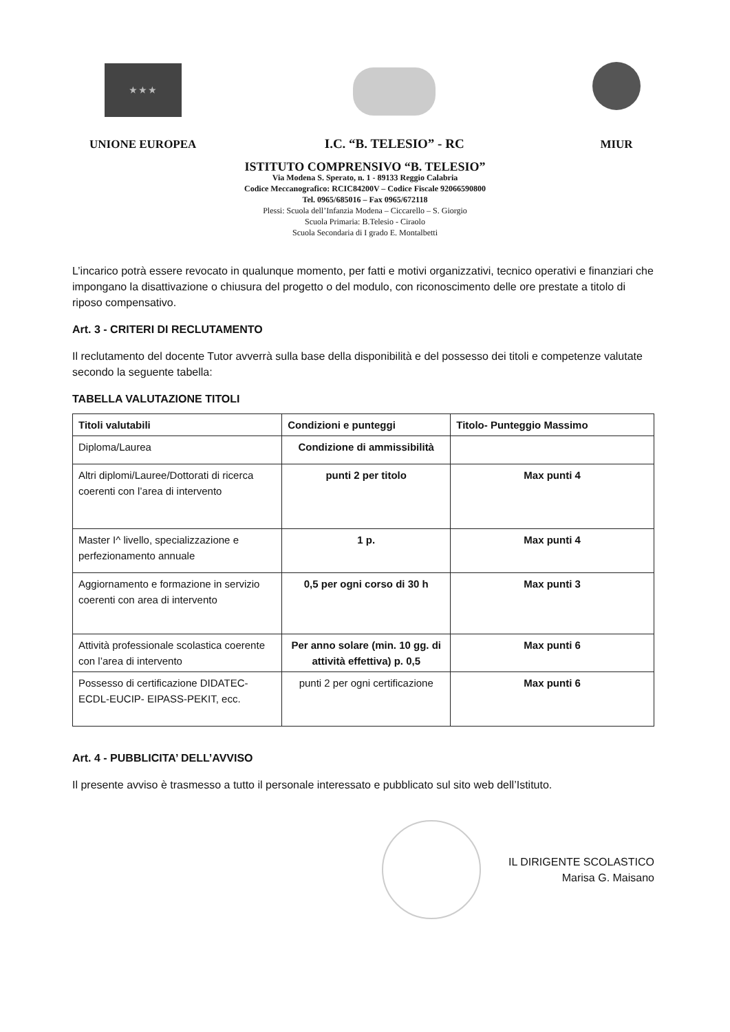★ ★ ★
UNIONE EUROPEA
I.C. “B. TELESIO” - RC
MIUR
ISTITUTO COMPRENSIVO “B. TELESIO”
Via Modena S. Sperato, n. 1 - 89133 Reggio Calabria
Codice Meccanografico: RCIC84200V – Codice Fiscale 92066590800
Tel. 0965/685016 – Fax 0965/672118
Plessi: Scuola dell’Infanzia Modena – Ciccarello – S. Giorgio
Scuola Primaria: B.Telesio - Ciraolo
Scuola Secondaria di I grado E. Montalbetti
L’incarico potrà essere revocato in qualunque momento, per fatti e motivi organizzativi, tecnico operativi e finanziari che impongano la disattivazione o chiusura del progetto o del modulo, con riconoscimento delle ore prestate a titolo di riposo compensativo.
Art. 3 - CRITERI DI RECLUTAMENTO
Il reclutamento del docente Tutor avverrà sulla base della disponibilità e del possesso dei titoli e competenze valutate secondo la seguente tabella:
TABELLA VALUTAZIONE TITOLI
| Titoli valutabili | Condizioni e punteggi | Titolo- Punteggio Massimo |
| --- | --- | --- |
| Diploma/Laurea | Condizione di ammissibilità | |
| Altri diplomi/Lauree/Dottorati di ricerca coerenti con l’area di intervento | punti 2 per titolo | Max punti 4 |
| Master I^ livello, specializzazione e perfezionamento annuale | 1 p. | Max punti 4 |
| Aggiornamento e formazione in servizio coerenti con area di intervento | 0,5 per ogni corso di 30 h | Max punti 3 |
| Attività professionale scolastica coerente con l’area di intervento | Per anno solare (min. 10 gg. di attività effettiva) p. 0,5 | Max punti 6 |
| Possesso di certificazione DIDATEC-ECDL-EUCIP- EIPASS-PEKIT, ecc. | punti 2 per ogni certificazione | Max punti 6 |
Art. 4 - PUBBLICITA’ DELL’AVVISO
Il presente avviso è trasmesso a tutto il personale interessato e pubblicato sul sito web dell’Istituto.
IL DIRIGENTE SCOLASTICO
Marisa G. Maisano